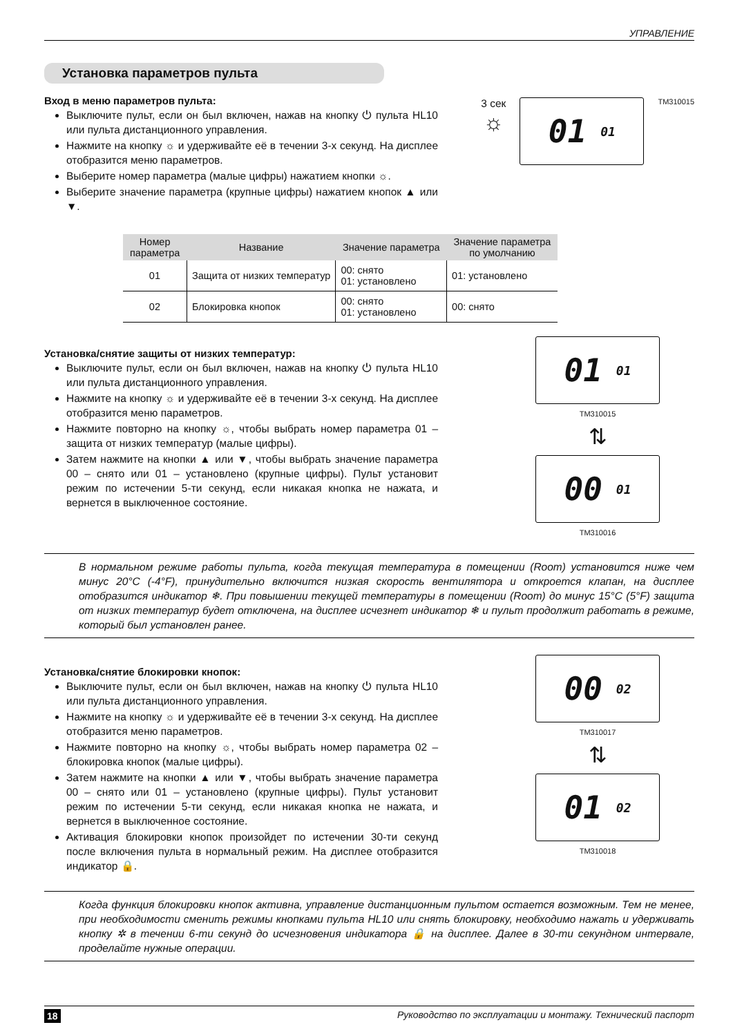УПРАВЛЕНИЕ
Установка параметров пульта
Вход в меню параметров пульта:
Выключите пульт, если он был включен, нажав на кнопку ⏻ пульта HL10 или пульта дистанционного управления.
Нажмите на кнопку ☼ и удерживайте её в течении 3-х секунд. На дисплее отобразится меню параметров.
Выберите номер параметра (малые цифры) нажатием кнопки ☼.
Выберите значение параметра (крупные цифры) нажатием кнопок ▲ или ▼.
3 сек
☼
01 01
TM310015
| Номер параметра | Название | Значение параметра | Значение параметра по умолчанию |
| --- | --- | --- | --- |
| 01 | Защита от низких температур | 00: снято 01: установлено | 01: установлено |
| 02 | Блокировка кнопок | 00: снято 01: установлено | 00: снято |
Установка/снятие защиты от низких температур:
Выключите пульт, если он был включен, нажав на кнопку ⏻ пульта HL10 или пульта дистанционного управления.
Нажмите на кнопку ☼ и удерживайте её в течении 3-х секунд. На дисплее отобразится меню параметров.
Нажмите повторно на кнопку ☼, чтобы выбрать номер параметра 01 – защита от низких температур (малые цифры).
Затем нажмите на кнопки ▲ или ▼, чтобы выбрать значение параметра 00 – снято или 01 – установлено (крупные цифры). Пульт установит режим по истечении 5-ти секунд, если никакая кнопка не нажата, и вернется в выключенное состояние.
01 01
TM310015
⇅
00 01
TM310016
В нормальном режиме работы пульта, когда текущая температура в помещении (Room) установится ниже чем минус 20°C (-4°F), принудительно включится низкая скорость вентилятора и откроется клапан, на дисплее отобразится индикатор ❄. При повышении текущей температуры в помещении (Room) до минус 15°C (5°F) защита от низких температур будет отключена, на дисплее исчезнет индикатор ❄ и пульт продолжит работать в режиме, который был установлен ранее.
Установка/снятие блокировки кнопок:
Выключите пульт, если он был включен, нажав на кнопку ⏻ пульта HL10 или пульта дистанционного управления.
Нажмите на кнопку ☼ и удерживайте её в течении 3-х секунд. На дисплее отобразится меню параметров.
Нажмите повторно на кнопку ☼, чтобы выбрать номер параметра 02 – блокировка кнопок (малые цифры).
Затем нажмите на кнопки ▲ или ▼, чтобы выбрать значение параметра 00 – снято или 01 – установлено (крупные цифры). Пульт установит режим по истечении 5-ти секунд, если никакая кнопка не нажата, и вернется в выключенное состояние.
Активация блокировки кнопок произойдет по истечении 30-ти секунд после включения пульта в нормальный режим. На дисплее отобразится индикатор 🔒.
00 02
TM310017
⇅
01 02
TM310018
Когда функция блокировки кнопок активна, управление дистанционным пультом остается возможным. Тем не менее, при необходимости сменить режимы кнопками пульта HL10 или снять блокировку, необходимо нажать и удерживать кнопку ✲ в течении 6-ти секунд до исчезновения индикатора 🔒 на дисплее. Далее в 30-ти секундном интервале, проделайте нужные операции.
18 Руководство по эксплуатации и монтажу. Технический паспорт